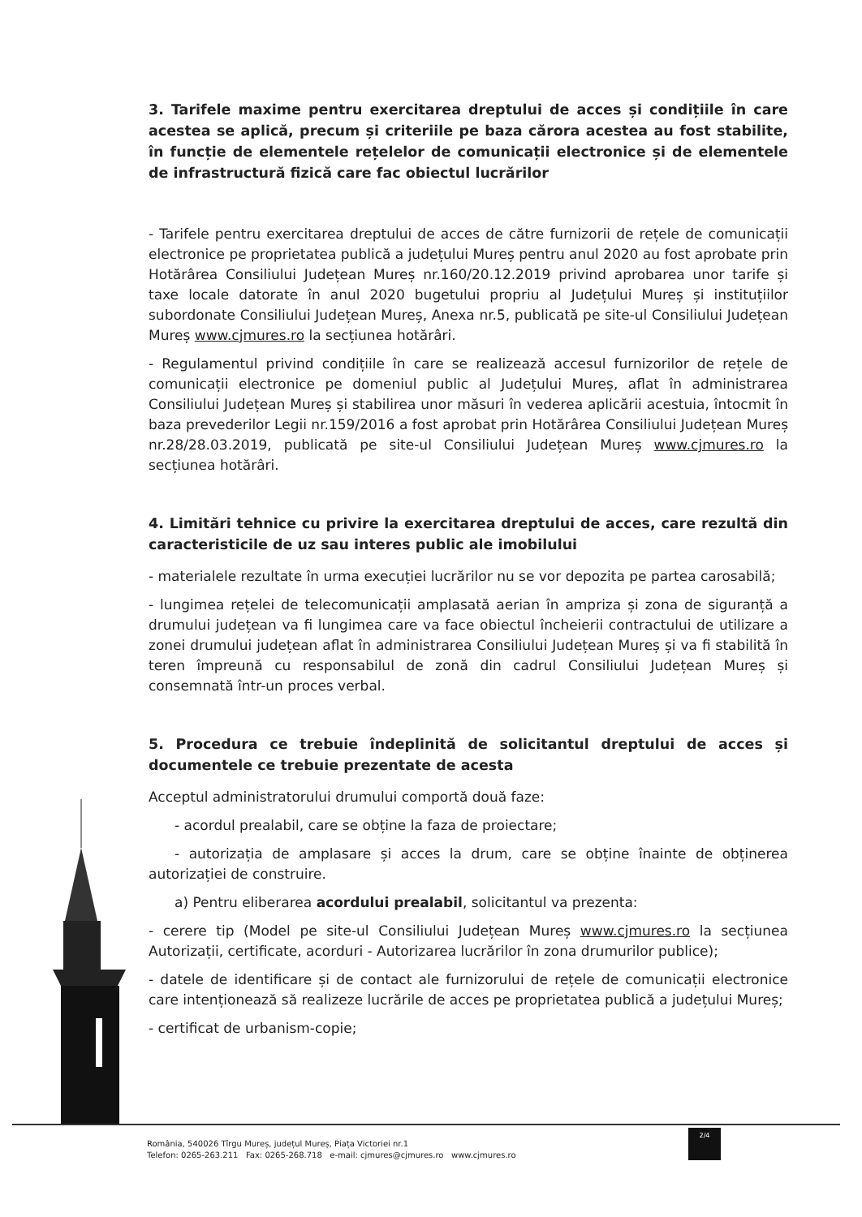3. Tarifele maxime pentru exercitarea dreptului de acces și condițiile în care acestea se aplică, precum și criteriile pe baza cărora acestea au fost stabilite, în funcție de elementele rețelelor de comunicații electronice și de elementele de infrastructură fizică care fac obiectul lucrărilor
- Tarifele pentru exercitarea dreptului de acces de către furnizorii de rețele de comunicații electronice pe proprietatea publică a județului Mureș pentru anul 2020 au fost aprobate prin Hotărârea Consiliului Județean Mureș nr.160/20.12.2019 privind aprobarea unor tarife și taxe locale datorate în anul 2020 bugetului propriu al Județului Mureș și instituțiilor subordonate Consiliului Județean Mureș, Anexa nr.5, publicată pe site-ul Consiliului Județean Mureș www.cjmures.ro la secțiunea hotărâri.
- Regulamentul privind condițiile în care se realizează accesul furnizorilor de rețele de comunicații electronice pe domeniul public al Județului Mureș, aflat în administrarea Consiliului Județean Mureș și stabilirea unor măsuri în vederea aplicării acestuia, întocmit în baza prevederilor Legii nr.159/2016 a fost aprobat prin Hotărârea Consiliului Județean Mureș nr.28/28.03.2019, publicată pe site-ul Consiliului Județean Mureș www.cjmures.ro la secțiunea hotărâri.
4. Limitări tehnice cu privire la exercitarea dreptului de acces, care rezultă din caracteristicile de uz sau interes public ale imobilului
- materialele rezultate în urma execuției lucrărilor nu se vor depozita pe partea carosabilă;
- lungimea rețelei de telecomunicații amplasată aerian în ampriza și zona de siguranță a drumului județean va fi lungimea care va face obiectul încheierii contractului de utilizare a zonei drumului județean aflat în administrarea Consiliului Județean Mureș și va fi stabilită în teren împreună cu responsabilul de zonă din cadrul Consiliului Județean Mureș și consemnată într-un proces verbal.
5. Procedura ce trebuie îndeplinită de solicitantul dreptului de acces și documentele ce trebuie prezentate de acesta
Acceptul administratorului drumului comportă două faze:
- acordul prealabil, care se obține la faza de proiectare;
- autorizația de amplasare și acces la drum, care se obține înainte de obținerea autorizației de construire.
a) Pentru eliberarea acordului prealabil, solicitantul va prezenta:
- cerere tip (Model pe site-ul Consiliului Județean Mureș www.cjmures.ro la secțiunea Autorizații, certificate, acorduri - Autorizarea lucrărilor în zona drumurilor publice);
- datele de identificare și de contact ale furnizorului de rețele de comunicații electronice care intenționează să realizeze lucrările de acces pe proprietatea publică a județului Mureș;
- certificat de urbanism-copie;
România, 540026 Tîrgu Mureș, județul Mureș, Piața Victoriei nr.1
Telefon: 0265-263.211 Fax: 0265-268.718 e-mail: cjmures@cjmures.ro www.cjmures.ro
2/4